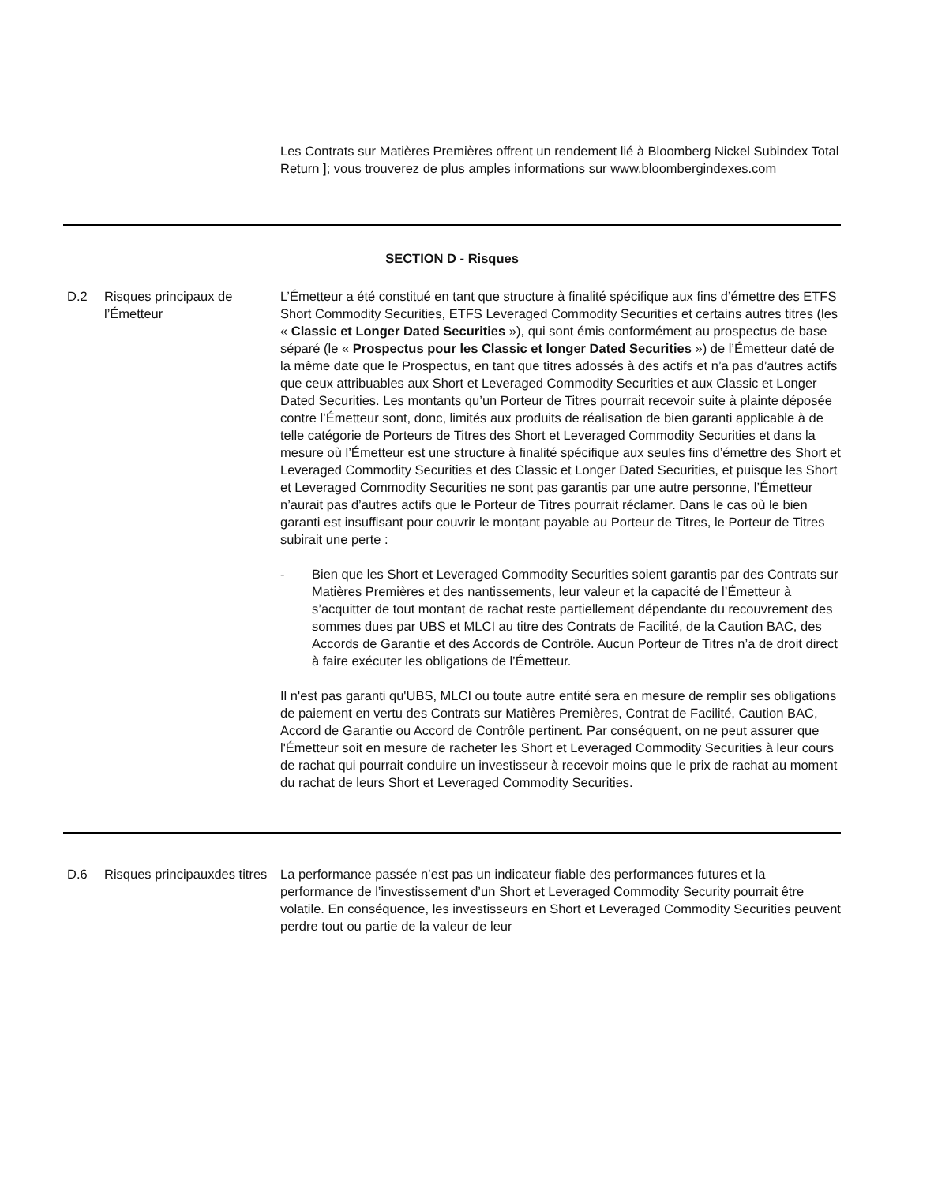| | | Les Contrats sur Matières Premières offrent un rendement lié à Bloomberg Nickel Subindex Total Return ]; vous trouverez de plus amples informations sur www.bloombergindexes.com |
| SECTION D - Risques | | |
| D.2 | Risques principaux de l’Émetteur | L’Émetteur a été constitué en tant que structure à finalité spécifique aux fins d’émettre des ETFS Short Commodity Securities, ETFS Leveraged Commodity Securities et certains autres titres (les « Classic et Longer Dated Securities »), qui sont émis conformément au prospectus de base séparé (le « Prospectus pour les Classic et longer Dated Securities ») de l’Émetteur daté de la même date que le Prospectus, en tant que titres adossés à des actifs et n’a pas d’autres actifs que ceux attribuables aux Short et Leveraged Commodity Securities et aux Classic et Longer Dated Securities. Les montants qu’un Porteur de Titres pourrait recevoir suite à plainte déposée contre l’Émetteur sont, donc, limités aux produits de réalisation de bien garanti applicable à de telle catégorie de Porteurs de Titres des Short et Leveraged Commodity Securities et dans la mesure où l’Émetteur est une structure à finalité spécifique aux seules fins d’émettre des Short et Leveraged Commodity Securities et des Classic et Longer Dated Securities, et puisque les Short et Leveraged Commodity Securities ne sont pas garantis par une autre personne, l’Émetteur n’aurait pas d’autres actifs que le Porteur de Titres pourrait réclamer. Dans le cas où le bien garanti est insuffisant pour couvrir le montant payable au Porteur de Titres, le Porteur de Titres subirait une perte : - Bien que les Short et Leveraged Commodity Securities soient garantis par des Contrats sur Matières Premières et des nantissements, leur valeur et la capacité de l’Émetteur à s’acquitter de tout montant de rachat reste partiellement dépendante du recouvrement des sommes dues par UBS et MLCI au titre des Contrats de Facilité, de la Caution BAC, des Accords de Garantie et des Accords de Contrôle. Aucun Porteur de Titres n’a de droit direct à faire exécuter les obligations de l’Émetteur. Il n'est pas garanti qu'UBS, MLCI ou toute autre entité sera en mesure de remplir ses obligations de paiement en vertu des Contrats sur Matières Premières, Contrat de Facilité, Caution BAC, Accord de Garantie ou Accord de Contrôle pertinent. Par conséquent, on ne peut assurer que l'Émetteur soit en mesure de racheter les Short et Leveraged Commodity Securities à leur cours de rachat qui pourrait conduire un investisseur à recevoir moins que le prix de rachat au moment du rachat de leurs Short et Leveraged Commodity Securities. |
| D.6 | Risques principauxdes titres | La performance passée n’est pas un indicateur fiable des performances futures et la performance de l’investissement d’un Short et Leveraged Commodity Security pourrait être volatile. En conséquence, les investisseurs en Short et Leveraged Commodity Securities peuvent perdre tout ou partie de la valeur de leur |